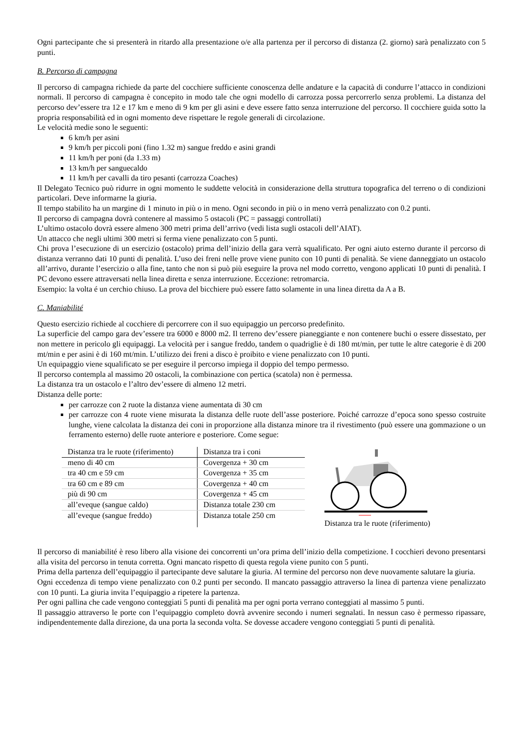Ogni partecipante che si presenterà in ritardo alla presentazione o/e alla partenza per il percorso di distanza (2. giorno) sarà penalizzato con 5 punti.
B. Percorso di campagna
Il percorso di campagna richiede da parte del cocchiere sufficiente conoscenza delle andature e la capacità di condurre l’attacco in condizioni normali. Il percorso di campagna è concepito in modo tale che ogni modello di carrozza possa percorrerlo senza problemi. La distanza del percorso dev’essere tra 12 e 17 km e meno di 9 km per gli asini e deve essere fatto senza interruzione del percorso. Il cocchiere guida sotto la propria responsabilità ed in ogni momento deve rispettare le regole generali di circolazione.
Le velocità medie sono le seguenti:
6 km/h per asini
9 km/h per piccoli poni (fino 1.32 m) sangue freddo e asini grandi
11 km/h per poni (da 1.33 m)
13 km/h per sanguecaldo
11 km/h per cavalli da tiro pesanti (carrozza Coaches)
Il Delegato Tecnico può ridurre in ogni momento le suddette velocità in considerazione della struttura topografica del terreno o di condizioni particolari. Deve informarne la giuria.
Il tempo stabilito ha un margine di 1 minuto in più o in meno. Ogni secondo in più o in meno verrà penalizzato con 0.2 punti.
Il percorso di campagna dovrà contenere al massimo 5 ostacoli (PC = passaggi controllati)
L’ultimo ostacolo dovrà essere almeno 300 metri prima dell’arrivo (vedi lista sugli ostacoli dell’AIAT).
Un attacco che negli ultimi 300 metri si ferma viene penalizzato con 5 punti.
Chi prova l’esecuzione di un esercizio (ostacolo) prima dell’inizio della gara verrà squalificato. Per ogni aiuto esterno durante il percorso di distanza verranno dati 10 punti di penalità. L’uso dei freni nelle prove viene punito con 10 punti di penalità. Se viene danneggiato un ostacolo all’arrivo, durante l’esercizio o alla fine, tanto che non si può più eseguire la prova nel modo corretto, vengono applicati 10 punti di penalità. I PC devono essere attraversati nella linea diretta e senza interruzione. Eccezione: retromarcia.
Esempio: la volta é un cerchio chiuso. La prova del bicchiere può essere fatto solamente in una linea diretta da A a B.
C. Maniabilité
Questo esercizio richiede al cocchiere di percorrere con il suo equipaggio un percorso predefinito.
La superficie del campo gara dev’essere tra 6000 e 8000 m2. Il terreno dev’essere pianeggiante e non contenere buchi o essere dissestato, per non mettere in pericolo gli equipaggi. La velocità per i sangue freddo, tandem o quadriglie è di 180 mt/min, per tutte le altre categorie è di 200 mt/min e per asini è di 160 mt/min. L’utilizzo dei freni a disco è proibito e viene penalizzato con 10 punti.
Un equipaggio viene squalificato se per eseguire il percorso impiega il doppio del tempo permesso.
Il percorso contempla al massimo 20 ostacoli, la combinazione con pertica (scatola) non è permessa.
La distanza tra un ostacolo e l’altro dev’essere di almeno 12 metri.
Distanza delle porte:
per carrozze con 2 ruote la distanza viene aumentata di 30 cm
per carrozze con 4 ruote viene misurata la distanza delle ruote dell’asse posteriore. Poiché carrozze d’epoca sono spesso costruite lunghe, viene calcolata la distanza dei coni in proporzione alla distanza minore tra il rivestimento (può essere una gommazione o un ferramento esterno) delle ruote anteriore e posteriore. Come segue:
| Distanza tra le ruote (riferimento) | Distanza tra i coni |
| meno di 40 cm | Covergenza + 30 cm |
| tra 40 cm e 59 cm | Covergenza + 35 cm |
| tra 60 cm e 89 cm | Covergenza + 40 cm |
| più di 90 cm | Covergenza + 45 cm |
| all’eveque (sangue caldo) | Distanza totale 230 cm |
| all’eveque (sangue freddo) | Distanza totale 250 cm |
Distanza tra le ruote (riferimento)
Il percorso di maniabilité è reso libero alla visione dei concorrenti un’ora prima dell’inizio della competizione. I cocchieri devono presentarsi alla visita del percorso in tenuta corretta. Ogni mancato rispetto di questa regola viene punito con 5 punti.
Prima della partenza dell’equipaggio il partecipante deve salutare la giuria. Al termine del percorso non deve nuovamente salutare la giuria.
Ogni eccedenza di tempo viene penalizzato con 0.2 punti per secondo. Il mancato passaggio attraverso la linea di partenza viene penalizzato con 10 punti. La giuria invita l’equipaggio a ripetere la partenza.
Per ogni pallina che cade vengono conteggiati 5 punti di penalità ma per ogni porta verrano conteggiati al massimo 5 punti.
Il passaggio attraverso le porte con l’equipaggio completo dovrà avvenire secondo i numeri segnalati. In nessun caso è permesso ripassare, indipendentemente dalla direzione, da una porta la seconda volta. Se dovesse accadere vengono conteggiati 5 punti di penalità.